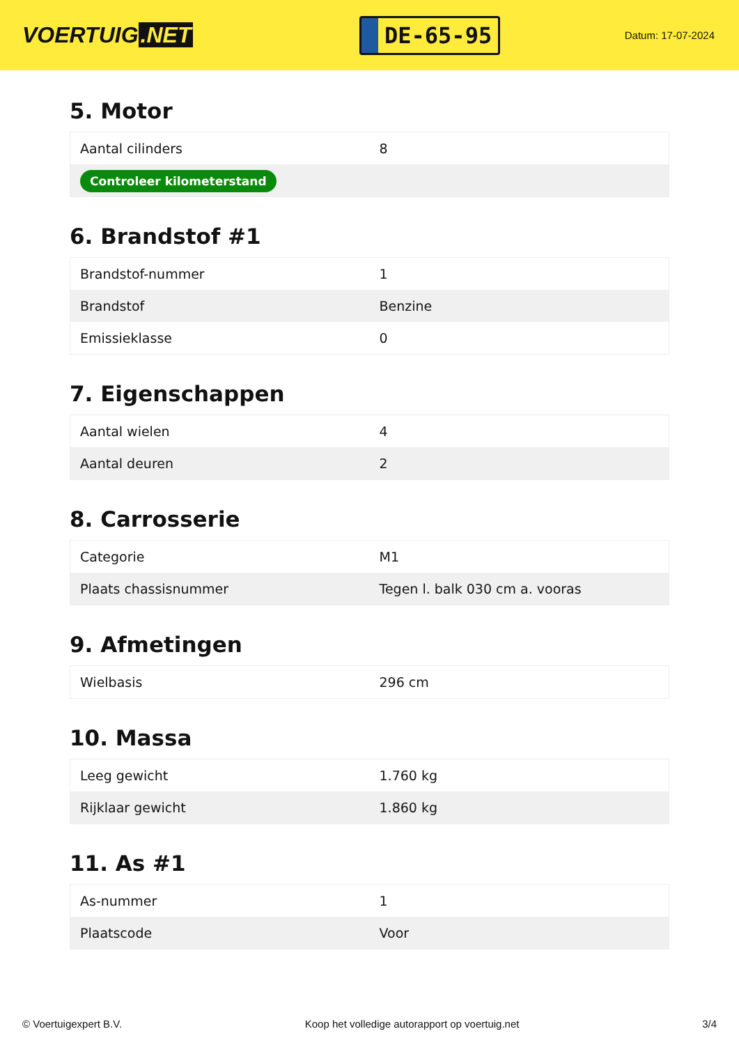VOERTUIG.NET
DE-65-95
Datum: 17-07-2024
5. Motor
| Aantal cilinders | 8 |
| Controleer kilometerstand | |
6. Brandstof #1
| Brandstof-nummer | 1 |
| Brandstof | Benzine |
| Emissieklasse | 0 |
7. Eigenschappen
| Aantal wielen | 4 |
| Aantal deuren | 2 |
8. Carrosserie
| Categorie | M1 |
| Plaats chassisnummer | Tegen l. balk 030 cm a. vooras |
9. Afmetingen
| Wielbasis | 296 cm |
10. Massa
| Leeg gewicht | 1.760 kg |
| Rijklaar gewicht | 1.860 kg |
11. As #1
| As-nummer | 1 |
| Plaatscode | Voor |
© Voertuigexpert B.V. Koop het volledige autorapport op voertuig.net 3/4